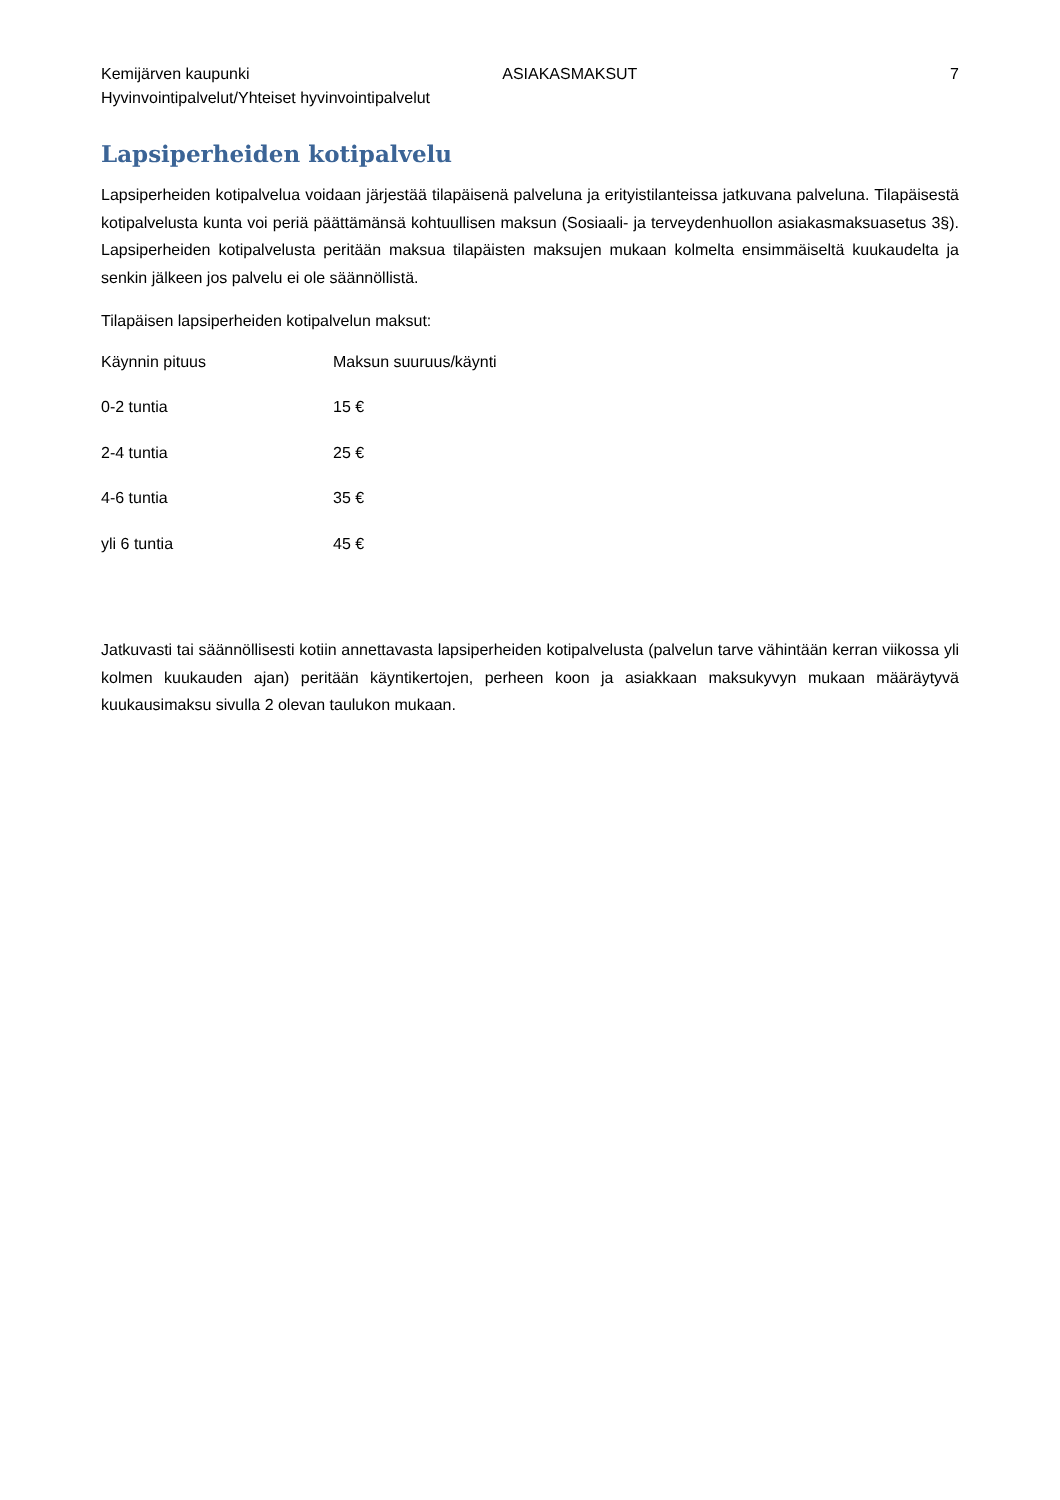Kemijärven kaupunki ASIAKASMAKSUT 7
Hyvinvointipalvelut/Yhteiset hyvinvointipalvelut
Lapsiperheiden kotipalvelu
Lapsiperheiden kotipalvelua voidaan järjestää tilapäisenä palveluna ja erityistilanteissa jatkuvana palveluna. Tilapäisestä kotipalvelusta kunta voi periä päättämänsä kohtuullisen maksun (Sosiaali- ja terveydenhuollon asiakasmaksuasetus 3§). Lapsiperheiden kotipalvelusta peritään maksua tilapäisten maksujen mukaan kolmelta ensimmäiseltä kuukaudelta ja senkin jälkeen jos palvelu ei ole säännöllistä.
Tilapäisen lapsiperheiden kotipalvelun maksut:
| Käynnin pituus | Maksun suuruus/käynti |
| 0-2 tuntia | 15 € |
| 2-4 tuntia | 25 € |
| 4-6 tuntia | 35 € |
| yli 6 tuntia | 45 € |
Jatkuvasti tai säännöllisesti kotiin annettavasta lapsiperheiden kotipalvelusta (palvelun tarve vähintään kerran viikossa yli kolmen kuukauden ajan) peritään käyntikertojen, perheen koon ja asiakkaan maksukyvyn mukaan määräytyvä kuukausimaksu sivulla 2 olevan taulukon mukaan.